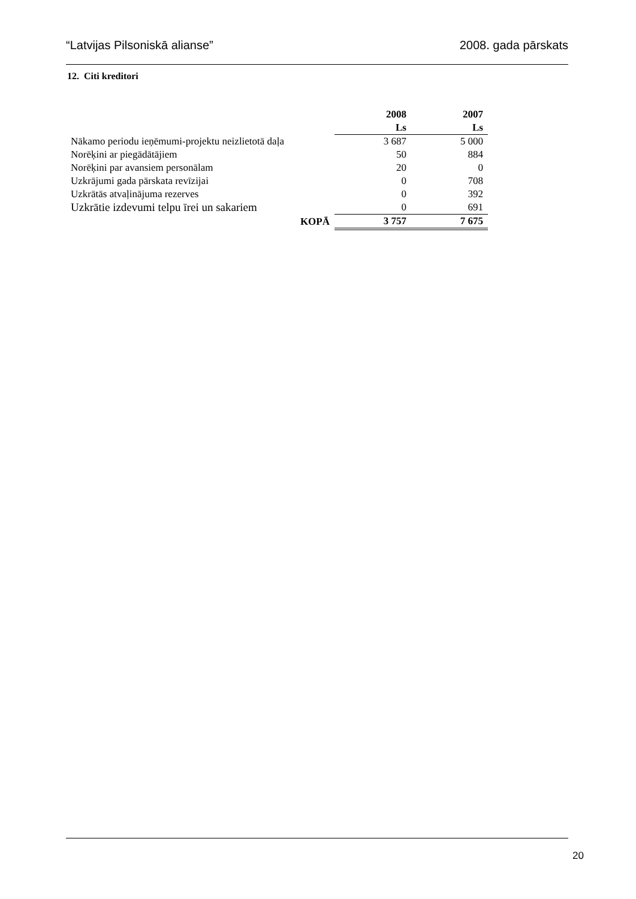“Latvijas Pilsoniskā alianse” 2008. gada pārskats
12. Citi kreditori
| | 2008 | 2007 |
| --- | --- | --- |
| | Ls | Ls |
| Nākamo periodu ieņēmumi-projektu neizlietotā daļa | 3 687 | 5 000 |
| Norēķini ar piegādātājiem | 50 | 884 |
| Norēķini par avansiem personālam | 20 | 0 |
| Uzkrājumi gada pārskata revīzijai | 0 | 708 |
| Uzkrātās atvaļinājuma rezerves | 0 | 392 |
| Uzkrātie izdevumi telpu īrei un sakariem | 0 | 691 |
| KOPĀ | 3 757 | 7 675 |
20